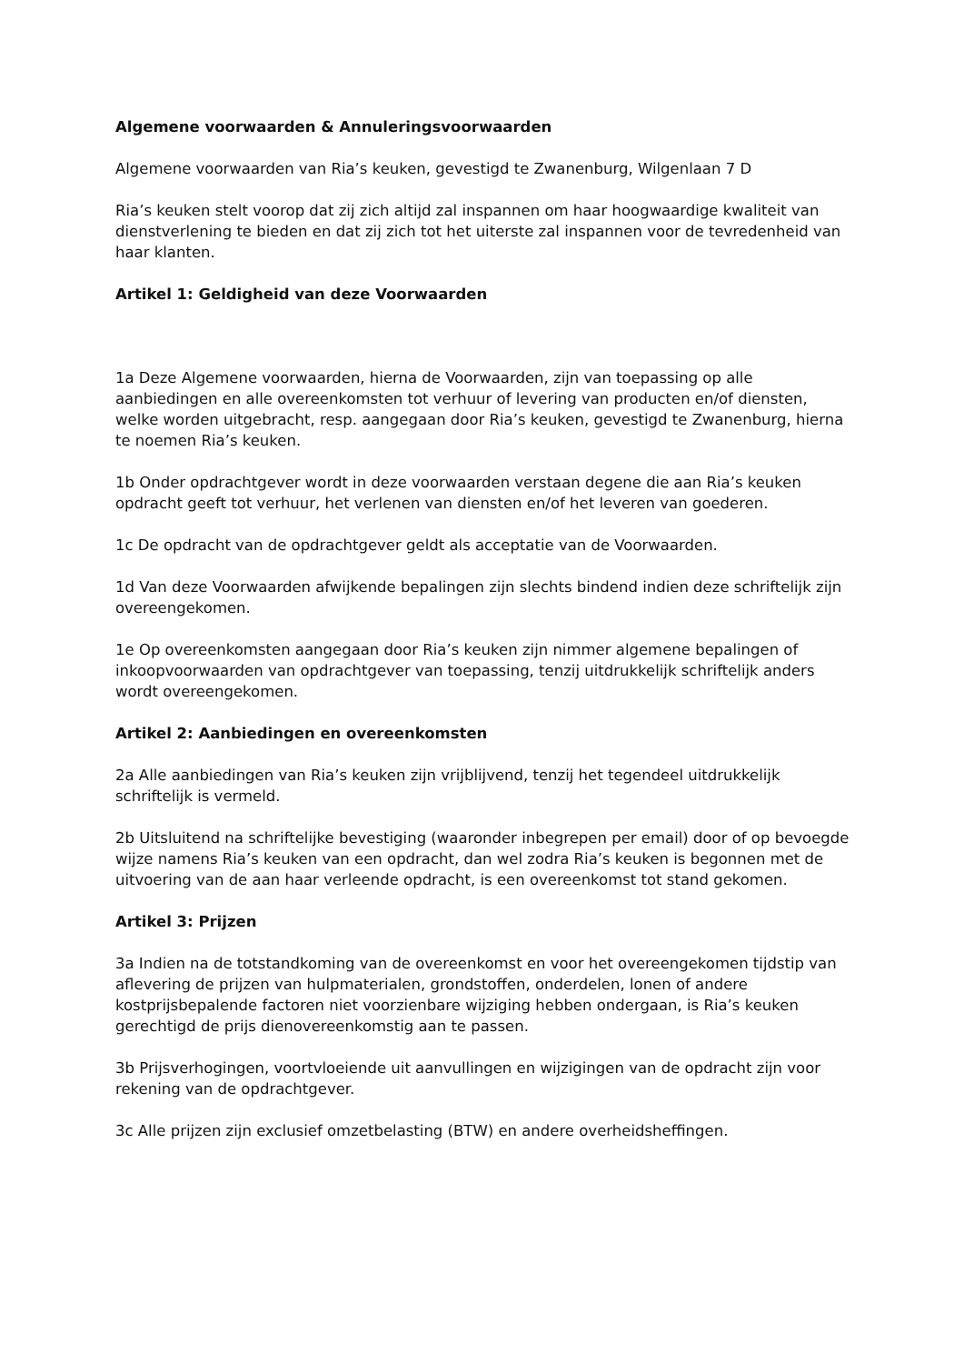Algemene voorwaarden & Annuleringsvoorwaarden
Algemene voorwaarden van Ria’s keuken, gevestigd te Zwanenburg, Wilgenlaan 7 D
Ria’s keuken stelt voorop dat zij zich altijd zal inspannen om haar hoogwaardige kwaliteit van dienstverlening te bieden en dat zij zich tot het uiterste zal inspannen voor de tevredenheid van haar klanten.
Artikel 1: Geldigheid van deze Voorwaarden
1a Deze Algemene voorwaarden, hierna de Voorwaarden, zijn van toepassing op alle aanbiedingen en alle overeenkomsten tot verhuur of levering van producten en/of diensten, welke worden uitgebracht, resp. aangegaan door Ria’s keuken, gevestigd te Zwanenburg, hierna te noemen Ria’s keuken.
1b Onder opdrachtgever wordt in deze voorwaarden verstaan degene die aan Ria’s keuken opdracht geeft tot verhuur, het verlenen van diensten en/of het leveren van goederen.
1c De opdracht van de opdrachtgever geldt als acceptatie van de Voorwaarden.
1d Van deze Voorwaarden afwijkende bepalingen zijn slechts bindend indien deze schriftelijk zijn overeengekomen.
1e Op overeenkomsten aangegaan door Ria’s keuken zijn nimmer algemene bepalingen of inkoopvoorwaarden van opdrachtgever van toepassing, tenzij uitdrukkelijk schriftelijk anders wordt overeengekomen.
Artikel 2: Aanbiedingen en overeenkomsten
2a Alle aanbiedingen van Ria’s keuken zijn vrijblijvend, tenzij het tegendeel uitdrukkelijk schriftelijk is vermeld.
2b Uitsluitend na schriftelijke bevestiging (waaronder inbegrepen per email) door of op bevoegde wijze namens Ria’s keuken van een opdracht, dan wel zodra Ria’s keuken is begonnen met de uitvoering van de aan haar verleende opdracht, is een overeenkomst tot stand gekomen.
Artikel 3: Prijzen
3a Indien na de totstandkoming van de overeenkomst en voor het overeengekomen tijdstip van aflevering de prijzen van hulpmaterialen, grondstoffen, onderdelen, lonen of andere kostprijsbepalende factoren niet voorzienbare wijziging hebben ondergaan, is Ria’s keuken gerechtigd de prijs dienovereenkomstig aan te passen.
3b Prijsverhogingen, voortvloeiende uit aanvullingen en wijzigingen van de opdracht zijn voor rekening van de opdrachtgever.
3c Alle prijzen zijn exclusief omzetbelasting (BTW) en andere overheidsheffingen.